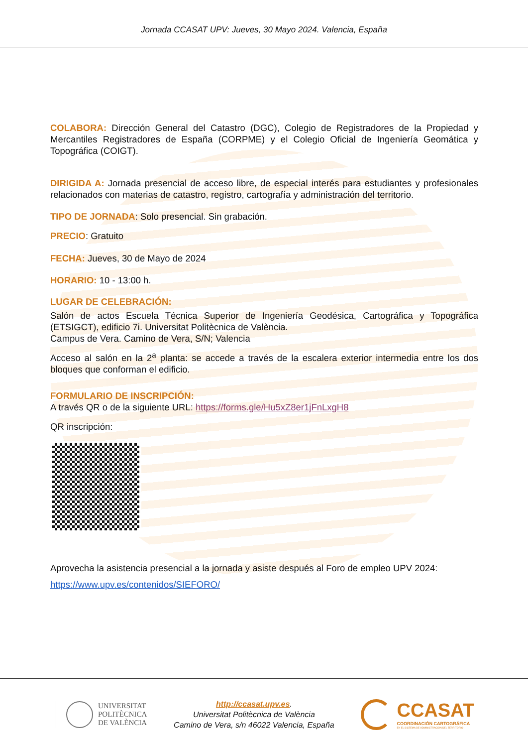Jornada CCASAT UPV: Jueves, 30 Mayo 2024. Valencia, España
COLABORA: Dirección General del Catastro (DGC), Colegio de Registradores de la Propiedad y Mercantiles Registradores de España (CORPME) y el Colegio Oficial de Ingeniería Geomática y Topográfica (COIGT).
DIRIGIDA A: Jornada presencial de acceso libre, de especial interés para estudiantes y profesionales relacionados con materias de catastro, registro, cartografía y administración del territorio.
TIPO DE JORNADA: Solo presencial. Sin grabación.
PRECIO: Gratuito
FECHA: Jueves, 30 de Mayo de 2024
HORARIO: 10 - 13:00 h.
LUGAR DE CELEBRACIÓN:
Salón de actos Escuela Técnica Superior de Ingeniería Geodésica, Cartográfica y Topográfica (ETSIGCT), edificio 7i. Universitat Politècnica de València.
Campus de Vera. Camino de Vera, S/N; Valencia
Acceso al salón en la 2<sup>a</sup> planta: se accede a través de la escalera exterior intermedia entre los dos bloques que conforman el edificio.
FORMULARIO DE INSCRIPCIÓN:
A través QR o de la siguiente URL: https://forms.gle/Hu5xZ8er1jFnLxgH8
QR inscripción:
Aprovecha la asistencia presencial a la jornada y asiste después al Foro de empleo UPV 2024:
https://www.upv.es/contenidos/SIEFORO/
UNIVERSITAT
POLITÈCNICA
DE VALÈNCIA
http://ccasat.upv.es.
Universitat Politècnica de València
Camino de Vera, s/n 46022 Valencia, España
CCASAT
COORDINACIÓN CARTOGRÁFICA
EN EL SISTEMA DE ADMINISTRACIÓN DEL TERRITORIO